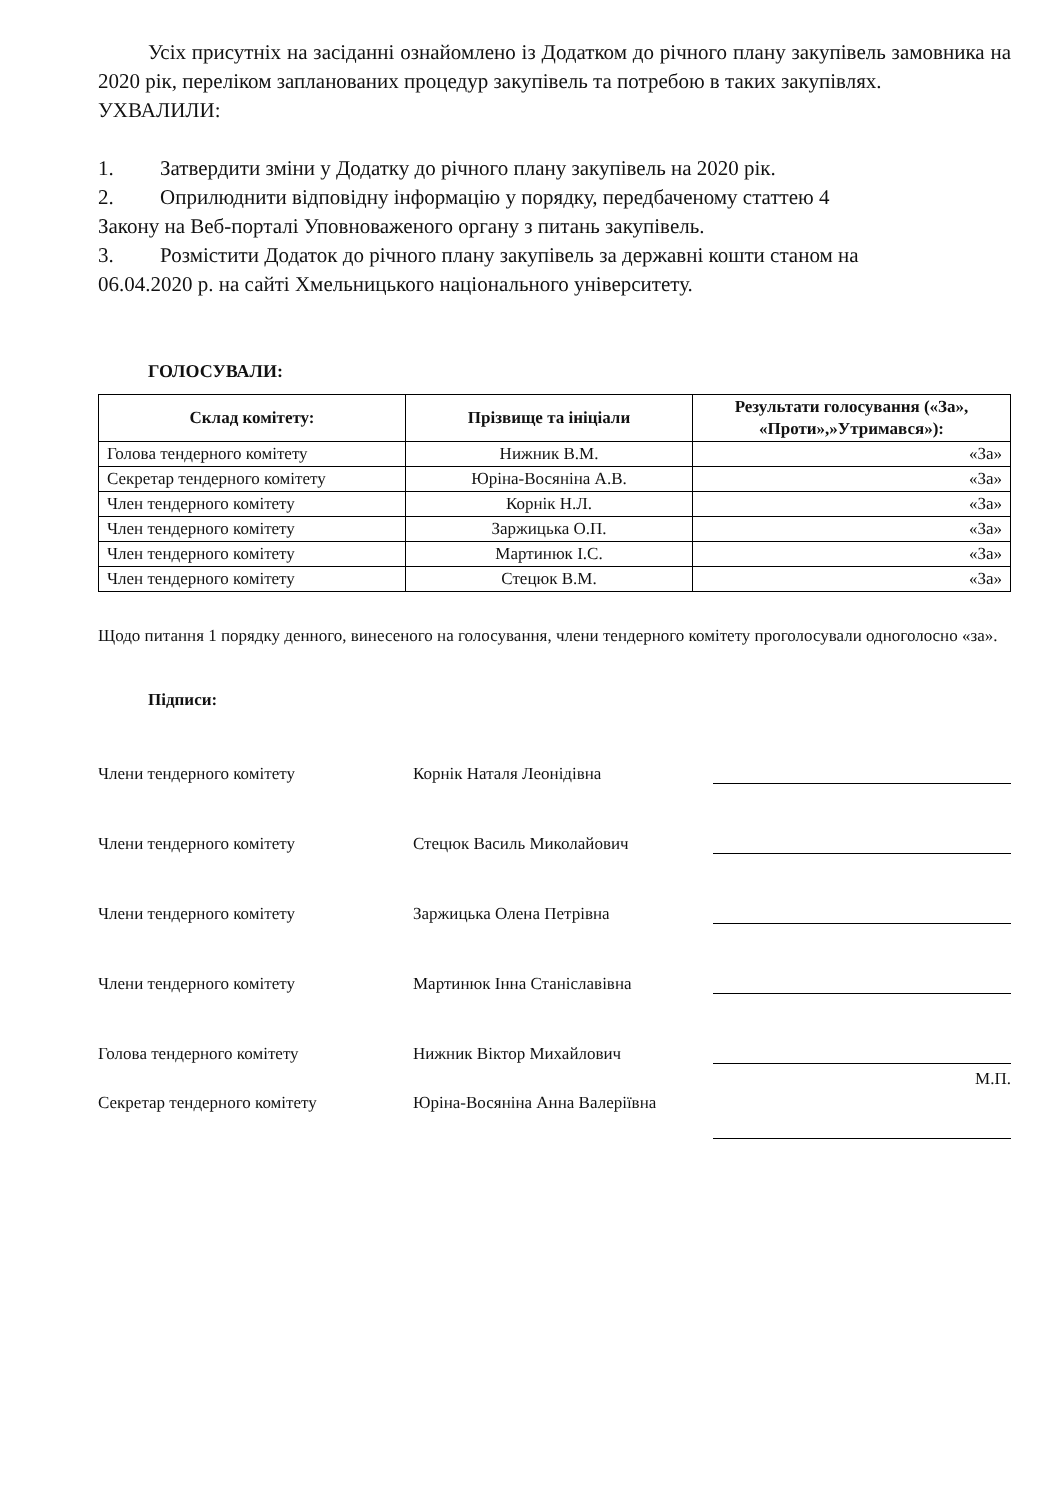Усіх присутніх на засіданні ознайомлено із Додатком до річного плану закупівель замовника на 2020 рік, переліком запланованих процедур закупівель та потребою в таких закупівлях.
УХВАЛИЛИ:
1. Затвердити зміни у Додатку до річного плану закупівель на 2020 рік.
2. Оприлюднити відповідну інформацію у порядку, передбаченому статтею 4
Закону на Веб-порталі Уповноваженого органу з питань закупівель.
3. Розмістити Додаток до річного плану закупівель за державні кошти станом на
06.04.2020 р. на сайті Хмельницького національного університету.
ГОЛОСУВАЛИ:
| Склад комітету: | Прізвище та ініціали | Результати голосування («За», «Проти»,»Утримався»): |
| --- | --- | --- |
| Голова тендерного комітету | Нижник В.М. | «За» |
| Секретар тендерного комітету | Юріна-Восяніна А.В. | «За» |
| Член тендерного комітету | Корнік Н.Л. | «За» |
| Член тендерного комітету | Заржицька О.П. | «За» |
| Член тендерного комітету | Мартинюк І.С. | «За» |
| Член тендерного комітету | Стецюк В.М. | «За» |
Щодо питання 1 порядку денного, винесеного на голосування, члени тендерного комітету проголосували одноголосно «за».
Підписи:
Члени тендерного комітету
Корнік Наталя Леонідівна
Члени тендерного комітету
Стецюк Василь Миколайович
Члени тендерного комітету
Заржицька Олена Петрівна
Члени тендерного комітету
Мартинюк Інна Станіславівна
Голова тендерного комітету
Нижник Віктор Михайлович
М.П.
Секретар тендерного комітету Юріна-Восяніна Анна Валеріївна